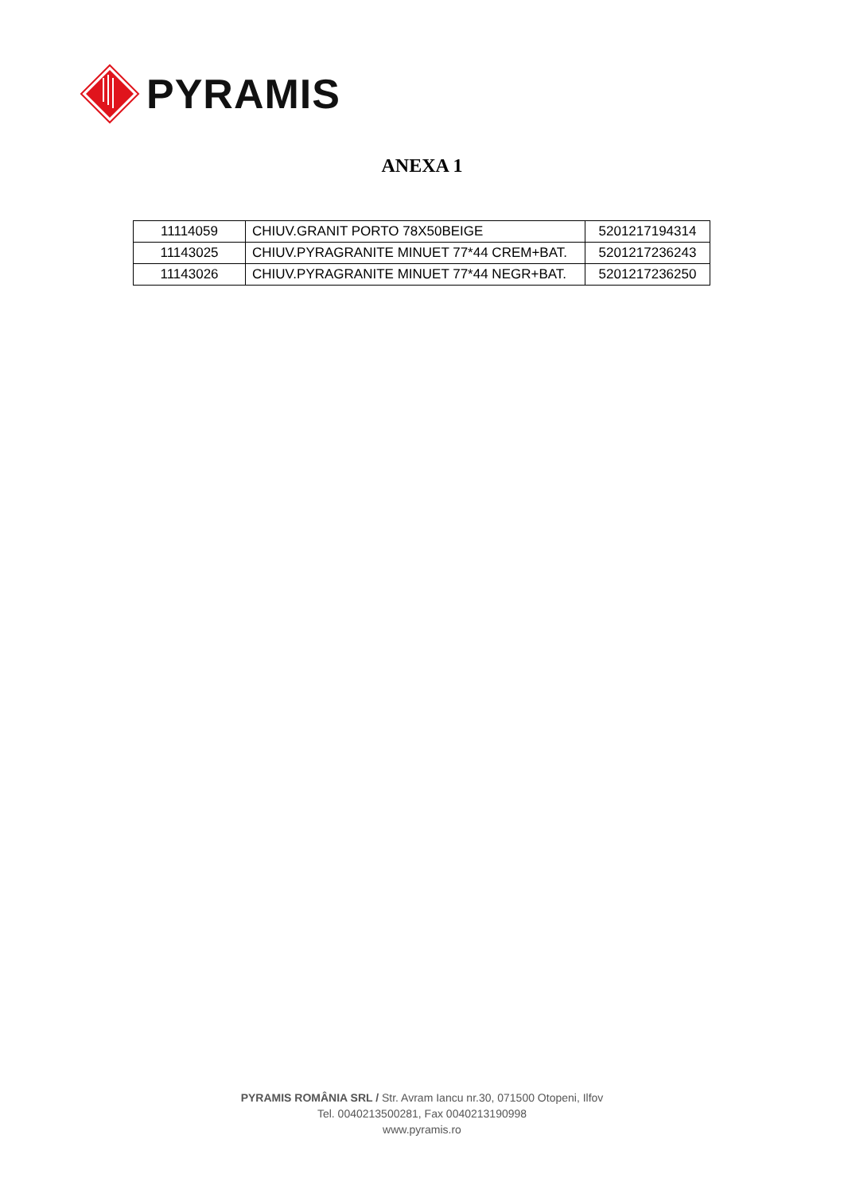PYRAMIS
ANEXA 1
| 11114059 | CHIUV.GRANIT PORTO 78X50BEIGE | 5201217194314 |
| 11143025 | CHIUV.PYRAGRANITE MINUET 77*44 CREM+BAT. | 5201217236243 |
| 11143026 | CHIUV.PYRAGRANITE MINUET 77*44 NEGR+BAT. | 5201217236250 |
PYRAMIS ROMÂNIA SRL / Str. Avram Iancu nr.30, 071500 Otopeni, Ilfov
Tel. 0040213500281, Fax 0040213190998
www.pyramis.ro